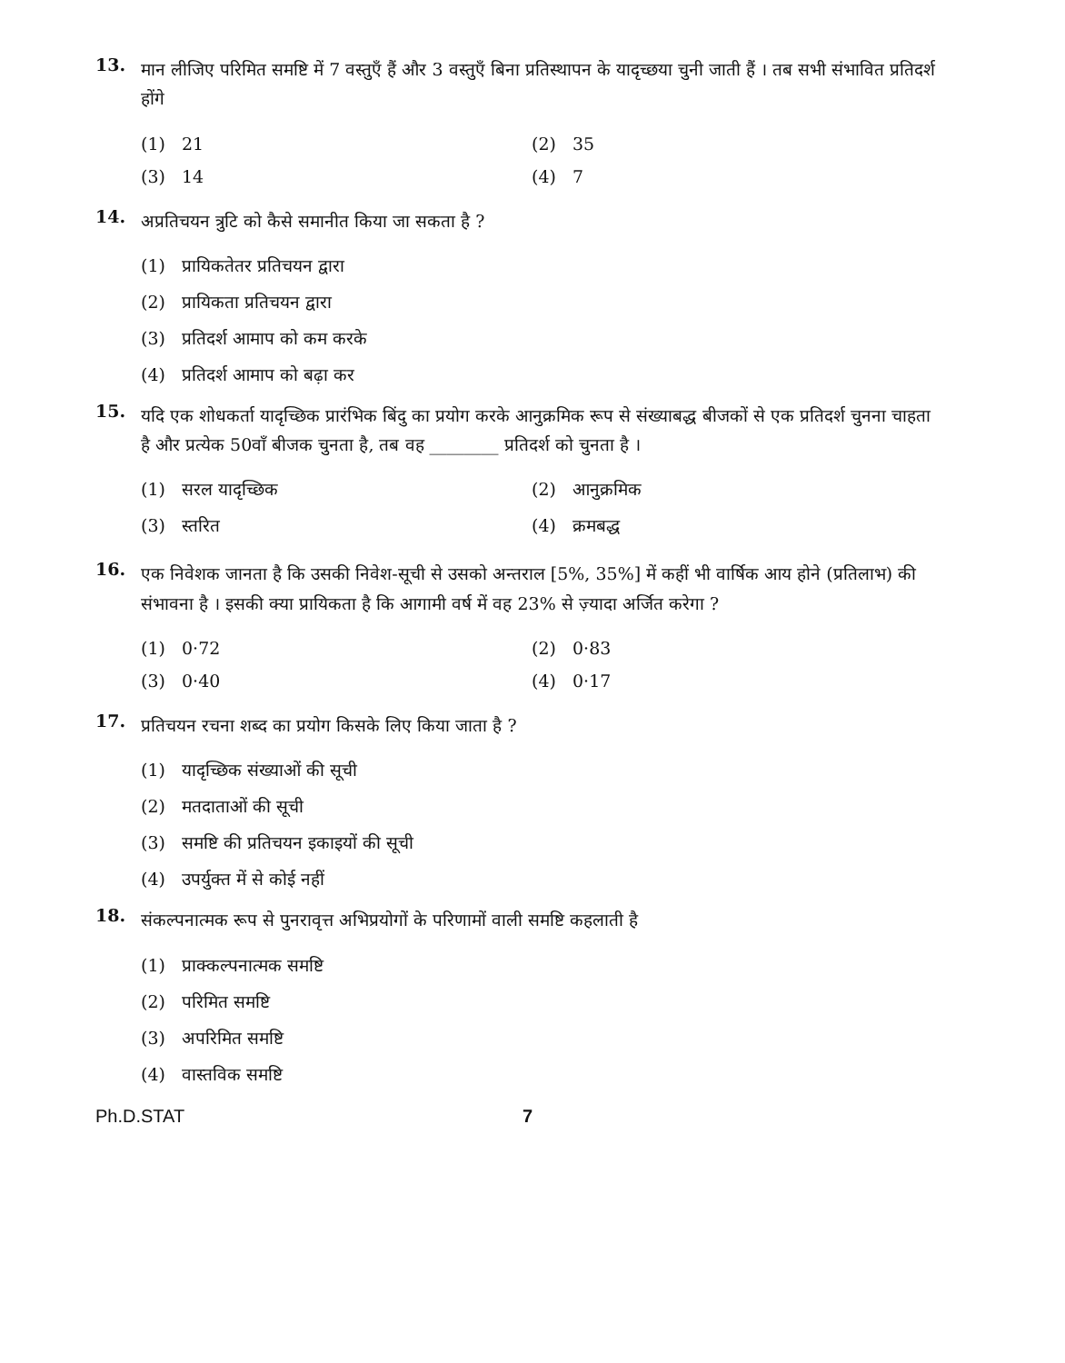13.
मान लीजिए परिमित समष्टि में 7 वस्तुएँ हैं और 3 वस्तुएँ बिना प्रतिस्थापन के यादृच्छया चुनी जाती हैं । तब सभी संभावित प्रतिदर्श होंगे
(1) 21
(2) 35
(3) 14
(4) 7
14.
अप्रतिचयन त्रुटि को कैसे समानीत किया जा सकता है ?
(1) प्रायिकतेतर प्रतिचयन द्वारा
(2) प्रायिकता प्रतिचयन द्वारा
(3) प्रतिदर्श आमाप को कम करके
(4) प्रतिदर्श आमाप को बढ़ा कर
15.
यदि एक शोधकर्ता यादृच्छिक प्रारंभिक बिंदु का प्रयोग करके आनुक्रमिक रूप से संख्याबद्ध बीजकों से एक प्रतिदर्श चुनना चाहता है और प्रत्येक 50वाँ बीजक चुनता है, तब वह ________ प्रतिदर्श को चुनता है ।
(1) सरल यादृच्छिक
(2) आनुक्रमिक
(3) स्तरित
(4) क्रमबद्ध
16.
एक निवेशक जानता है कि उसकी निवेश-सूची से उसको अन्तराल [5%, 35%] में कहीं भी वार्षिक आय होने (प्रतिलाभ) की संभावना है । इसकी क्या प्रायिकता है कि आगामी वर्ष में वह 23% से ज़्यादा अर्जित करेगा ?
(1) 0·72
(2) 0·83
(3) 0·40
(4) 0·17
17.
प्रतिचयन रचना शब्द का प्रयोग किसके लिए किया जाता है ?
(1) यादृच्छिक संख्याओं की सूची
(2) मतदाताओं की सूची
(3) समष्टि की प्रतिचयन इकाइयों की सूची
(4) उपर्युक्त में से कोई नहीं
18.
संकल्पनात्मक रूप से पुनरावृत्त अभिप्रयोगों के परिणामों वाली समष्टि कहलाती है
(1) प्राक्कल्पनात्मक समष्टि
(2) परिमित समष्टि
(3) अपरिमित समष्टि
(4) वास्तविक समष्टि
Ph.D.STAT 7